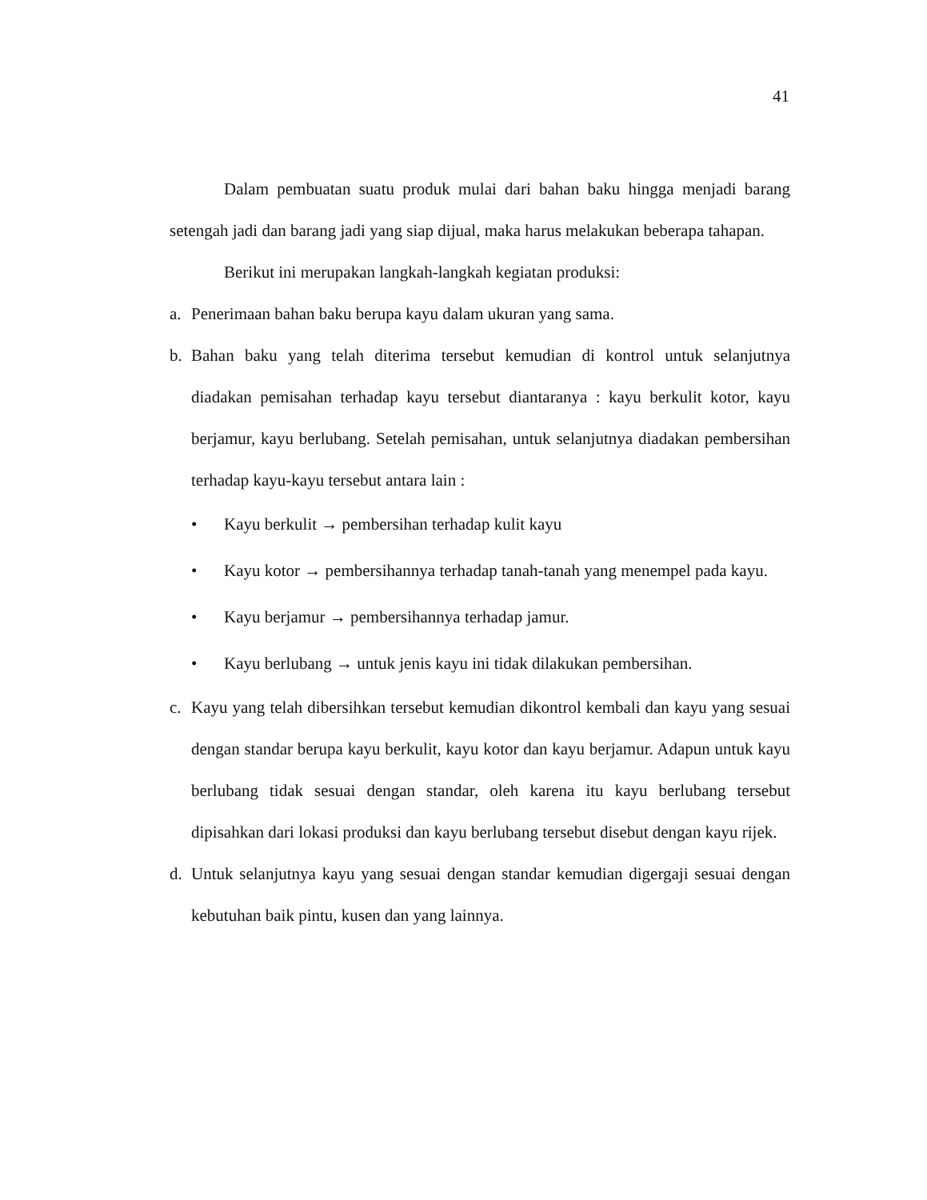41
Dalam pembuatan suatu produk mulai dari bahan baku hingga menjadi barang setengah jadi dan barang jadi yang siap dijual, maka harus melakukan beberapa tahapan.
Berikut ini merupakan langkah-langkah kegiatan produksi:
a. Penerimaan bahan baku berupa kayu dalam ukuran yang sama.
b. Bahan baku yang telah diterima tersebut kemudian di kontrol untuk selanjutnya diadakan pemisahan terhadap kayu tersebut diantaranya : kayu berkulit kotor, kayu berjamur, kayu berlubang. Setelah pemisahan, untuk selanjutnya diadakan pembersihan terhadap kayu-kayu tersebut antara lain :
• Kayu berkulit → pembersihan terhadap kulit kayu
• Kayu kotor → pembersihannya terhadap tanah-tanah yang menempel pada kayu.
• Kayu berjamur → pembersihannya terhadap jamur.
• Kayu berlubang → untuk jenis kayu ini tidak dilakukan pembersihan.
c. Kayu yang telah dibersihkan tersebut kemudian dikontrol kembali dan kayu yang sesuai dengan standar berupa kayu berkulit, kayu kotor dan kayu berjamur. Adapun untuk kayu berlubang tidak sesuai dengan standar, oleh karena itu kayu berlubang tersebut dipisahkan dari lokasi produksi dan kayu berlubang tersebut disebut dengan kayu rijek.
d. Untuk selanjutnya kayu yang sesuai dengan standar kemudian digergaji sesuai dengan kebutuhan baik pintu, kusen dan yang lainnya.